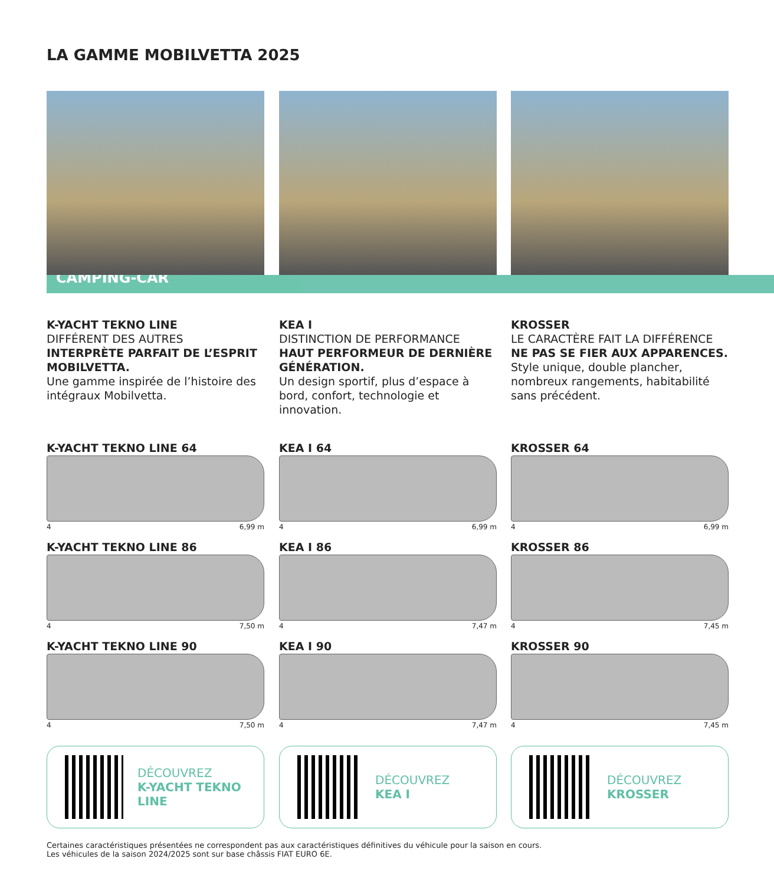LA GAMME MOBILVETTA 2025
CAMPING-CAR
K-YACHT TEKNO LINE
DIFFÉRENT DES AUTRES
INTERPRÈTE PARFAIT DE L’ESPRIT MOBILVETTA.
Une gamme inspirée de l’histoire des intégraux Mobilvetta.
K-YACHT TEKNO LINE 64
4 6,99 m
K-YACHT TEKNO LINE 86
4 7,50 m
K-YACHT TEKNO LINE 90
4 7,50 m
DÉCOUVREZ
K-YACHT TEKNO LINE
KEA I
DISTINCTION DE PERFORMANCE
HAUT PERFORMEUR DE DERNIÈRE GÉNÉRATION.
Un design sportif, plus d’espace à bord, confort, technologie et innovation.
KEA I 64
4 6,99 m
KEA I 86
4 7,47 m
KEA I 90
4 7,47 m
DÉCOUVREZ
KEA I
KROSSER
LE CARACTÈRE FAIT LA DIFFÉRENCE
NE PAS SE FIER AUX APPARENCES.
Style unique, double plancher, nombreux rangements, habitabilité sans précédent.
KROSSER 64
4 6,99 m
KROSSER 86
4 7,45 m
KROSSER 90
4 7,45 m
DÉCOUVREZ
KROSSER
Certaines caractéristiques présentées ne correspondent pas aux caractéristiques définitives du véhicule pour la saison en cours.
Les véhicules de la saison 2024/2025 sont sur base châssis FIAT EURO 6E.